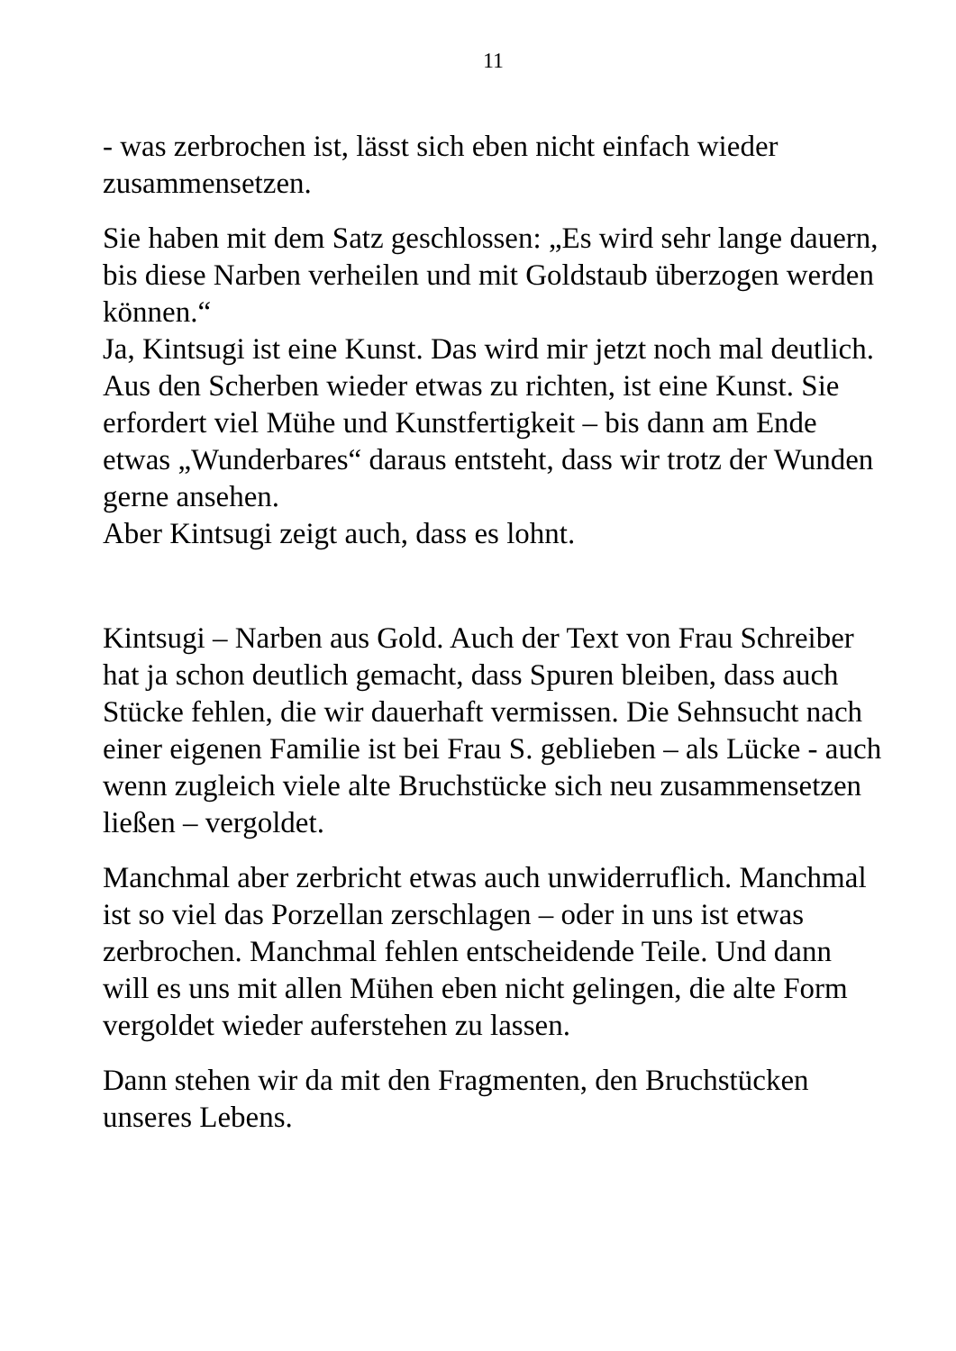11
- was zerbrochen ist, lässt sich eben nicht einfach wieder zusammensetzen.
Sie haben mit dem Satz geschlossen: „Es wird sehr lange dauern, bis diese Narben verheilen und mit Goldstaub überzogen werden können.“
Ja, Kintsugi ist eine Kunst. Das wird mir jetzt noch mal deutlich. Aus den Scherben wieder etwas zu richten, ist eine Kunst. Sie erfordert viel Mühe und Kunstfertigkeit – bis dann am Ende etwas „Wunderbares“ daraus entsteht, dass wir trotz der Wunden gerne ansehen.
Aber Kintsugi zeigt auch, dass es lohnt.
Kintsugi – Narben aus Gold. Auch der Text von Frau Schreiber hat ja schon deutlich gemacht, dass Spuren bleiben, dass auch Stücke fehlen, die wir dauerhaft vermissen. Die Sehnsucht nach einer eigenen Familie ist bei Frau S. geblieben – als Lücke - auch wenn zugleich viele alte Bruchstücke sich neu zusammensetzen ließen – vergoldet.
Manchmal aber zerbricht etwas auch unwiderruflich. Manchmal ist so viel das Porzellan zerschlagen – oder in uns ist etwas zerbrochen. Manchmal fehlen entscheidende Teile. Und dann will es uns mit allen Mühen eben nicht gelingen, die alte Form vergoldet wieder auferstehen zu lassen.
Dann stehen wir da mit den Fragmenten, den Bruchstücken unseres Lebens.